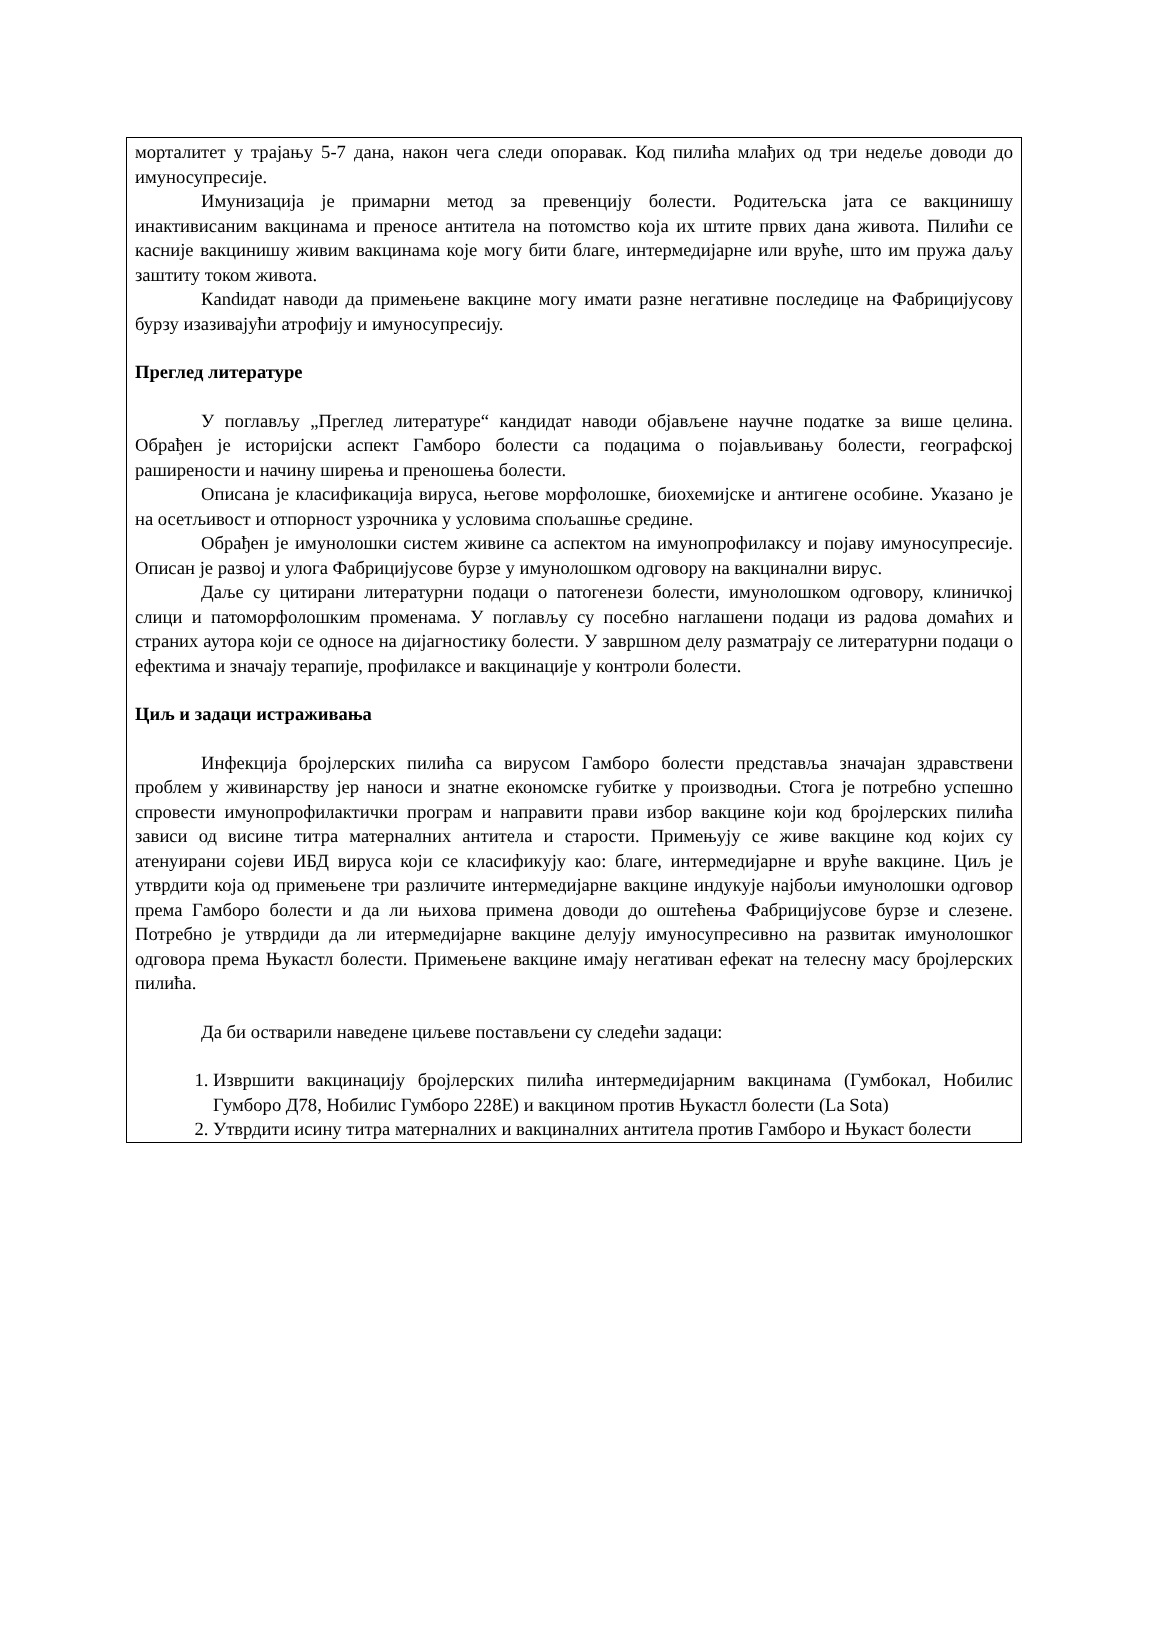морталитет у трајању 5-7 дана, након чега следи опоравак. Код пилића млађих од три недеље доводи до имуносупресије.
Имунизација је примарни метод за превенцију болести. Родитељска јата се вакцинишу инактивисаним вакцинама и преносе антитела на потомство која их штите првих дана живота. Пилићи се касније вакцинишу живим вакцинама које могу бити благе, интермедијарне или вруће, што им пружа даљу заштиту током живота.
Кandидат наводи да примењене вакцине могу имати разне негативне последице на Фабрицијусову бурзу изазивајући атрофију и имуносупресију.
Преглед литературе
У поглављу „Преглед литературе“ кандидат наводи објављене научне податке за више целина. Обрађен је историјски аспект Гамборо болести са подацима о појављивању болести, географској раширености и начину ширења и преношења болести.
Описана је класификација вируса, његове морфолошке, биохемијске и антигене особине. Указано је на осетљивост и отпорност узрочника у условима спољашње средине.
Обрађен је имунолошки систем живине са аспектом на имунопрофилаксу и појаву имуносупресије. Описан је развој и улога Фабрицијусове бурзе у имунолошком одговору на вакцинални вирус.
Даље су цитирани литературни подаци о патогенези болести, имунолошком одговору, клиничкој слици и патоморфолошким променама. У поглављу су посебно наглашени подаци из радова домаћих и страних аутора који се односе на дијагностику болести. У завршном делу разматрају се литературни подаци о ефектима и значају терапије, профилаксе и вакцинације у контроли болести.
Циљ и задаци истраживања
Инфекција бројлерских пилића са вирусом Гамборо болести представља значајан здравствени проблем у живинарству јер наноси и знатне економске губитке у производњи. Стога је потребно успешно спровести имунопрофилактички програм и направити прави избор вакцине који код бројлерских пилића зависи од висине титра матерналних антитела и старости. Примењују се живе вакцине код којих су атенуирани сојеви ИБД вируса који се класификују као: благе, интермедијарне и вруће вакцине. Циљ је утврдити која од примењене три различите интермедијарне вакцине индукује најбољи имунолошки одговор према Гамборо болести и да ли њихова примена доводи до оштећења Фабрицијусове бурзе и слезене. Потребно је утврдиди да ли итермедијарне вакцине делују имуносупресивно на развитак имунолошког одговора према Њукастл болести. Примењене вакцине имају негативан ефекат на телесну масу бројлерских пилића.
Да би остварили наведене циљеве постављени су следећи задаци:
1. Извршити вакцинацију бројлерских пилића интермедијарним вакцинама (Гумбокал, Нобилис Гумборо Д78, Нобилис Гумборо 228Е) и вакцином против Њукастл болести (La Sota)
2. Утврдити исину титра матерналних и вакциналних антитела против Гамборо и Њукаст болести